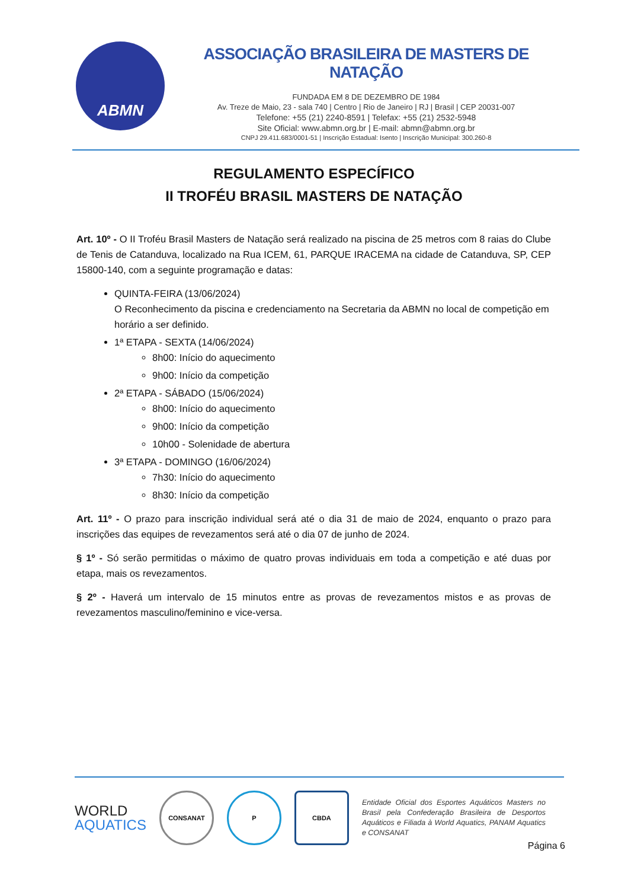ABMN
ASSOCIAÇÃO BRASILEIRA DE MASTERS DE NATAÇÃO
FUNDADA EM 8 DE DEZEMBRO DE 1984
Av. Treze de Maio, 23 - sala 740 | Centro | Rio de Janeiro | RJ | Brasil | CEP 20031-007
Telefone: +55 (21) 2240-8591 | Telefax: +55 (21) 2532-5948
Site Oficial: www.abmn.org.br | E-mail: abmn@abmn.org.br
CNPJ 29.411.683/0001-51 | Inscrição Estadual: Isento | Inscrição Municipal: 300.260-8
REGULAMENTO ESPECÍFICO
II TROFÉU BRASIL MASTERS DE NATAÇÃO
Art. 10º - O II Troféu Brasil Masters de Natação será realizado na piscina de 25 metros com 8 raias do Clube de Tenis de Catanduva, localizado na Rua ICEM, 61, PARQUE IRACEMA na cidade de Catanduva, SP, CEP 15800-140, com a seguinte programação e datas:
QUINTA-FEIRA (13/06/2024)
O Reconhecimento da piscina e credenciamento na Secretaria da ABMN no local de competição em horário a ser definido.
1ª ETAPA - SEXTA (14/06/2024)
8h00: Início do aquecimento
9h00: Início da competição
2ª ETAPA - SÁBADO (15/06/2024)
8h00: Início do aquecimento
9h00: Início da competição
10h00 - Solenidade de abertura
3ª ETAPA - DOMINGO (16/06/2024)
7h30: Início do aquecimento
8h30: Início da competição
Art. 11º - O prazo para inscrição individual será até o dia 31 de maio de 2024, enquanto o prazo para inscrições das equipes de revezamentos será até o dia 07 de junho de 2024.
§ 1º - Só serão permitidas o máximo de quatro provas individuais em toda a competição e até duas por etapa, mais os revezamentos.
§ 2º - Haverá um intervalo de 15 minutos entre as provas de revezamentos mistos e as provas de revezamentos masculino/feminino e vice-versa.
WORLD
AQUATICS
CONSANAT P CBDA
Entidade Oficial dos Esportes Aquáticos Masters no Brasil pela Confederação Brasileira de Desportos Aquáticos e Filiada à World Aquatics, PANAM Aquatics e CONSANAT
Página 6